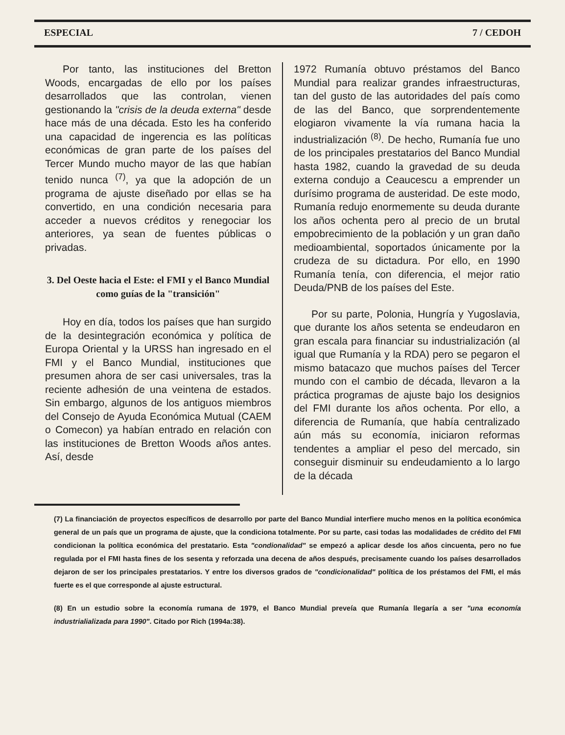ESPECIAL 7 / CEDOH
Por tanto, las instituciones del Bretton Woods, encargadas de ello por los países desarrollados que las controlan, vienen gestionando la "crisis de la deuda externa" desde hace más de una década. Esto les ha conferido una capacidad de ingerencia es las políticas económicas de gran parte de los países del Tercer Mundo mucho mayor de las que habían tenido nunca <sup>(7)</sup>, ya que la adopción de un programa de ajuste diseñado por ellas se ha convertido, en una condición necesaria para acceder a nuevos créditos y renegociar los anteriores, ya sean de fuentes públicas o privadas.
3. Del Oeste hacia el Este: el FMI y el Banco Mundial como guías de la "transición"
Hoy en día, todos los países que han surgido de la desintegración económica y política de Europa Oriental y la URSS han ingresado en el FMI y el Banco Mundial, instituciones que presumen ahora de ser casi universales, tras la reciente adhesión de una veintena de estados. Sin embargo, algunos de los antiguos miembros del Consejo de Ayuda Económica Mutual (CAEM o Comecon) ya habían entrado en relación con las instituciones de Bretton Woods años antes. Así, desde
1972 Rumanía obtuvo préstamos del Banco Mundial para realizar grandes infraestructuras, tan del gusto de las autoridades del país como de las del Banco, que sorprendentemente elogiaron vivamente la vía rumana hacia la industrialización <sup>(8)</sup>. De hecho, Rumanía fue uno de los principales prestatarios del Banco Mundial hasta 1982, cuando la gravedad de su deuda externa condujo a Ceaucescu a emprender un durísimo programa de austeridad. De este modo, Rumanía redujo enormemente su deuda durante los años ochenta pero al precio de un brutal empobrecimiento de la población y un gran daño medioambiental, soportados únicamente por la crudeza de su dictadura. Por ello, en 1990 Rumanía tenía, con diferencia, el mejor ratio Deuda/PNB de los países del Este.
Por su parte, Polonia, Hungría y Yugoslavia, que durante los años setenta se endeudaron en gran escala para financiar su industrialización (al igual que Rumanía y la RDA) pero se pegaron el mismo batacazo que muchos países del Tercer mundo con el cambio de década, llevaron a la práctica programas de ajuste bajo los designios del FMI durante los años ochenta. Por ello, a diferencia de Rumanía, que había centralizado aún más su economía, iniciaron reformas tendentes a ampliar el peso del mercado, sin conseguir disminuir su endeudamiento a lo largo de la década
(7) La financiación de proyectos específicos de desarrollo por parte del Banco Mundial interfiere mucho menos en la política económica general de un país que un programa de ajuste, que la condiciona totalmente. Por su parte, casi todas las modalidades de crédito del FMI condicionan la política económica del prestatario. Esta "condionalidad" se empezó a aplicar desde los años cincuenta, pero no fue regulada por el FMI hasta fines de los sesenta y reforzada una decena de años después, precisamente cuando los países desarrollados dejaron de ser los principales prestatarios. Y entre los diversos grados de "condicionalidad" política de los préstamos del FMI, el más fuerte es el que corresponde al ajuste estructural.
(8) En un estudio sobre la economía rumana de 1979, el Banco Mundial preveía que Rumanía llegaría a ser "una economía industrialializada para 1990". Citado por Rich (1994a:38).